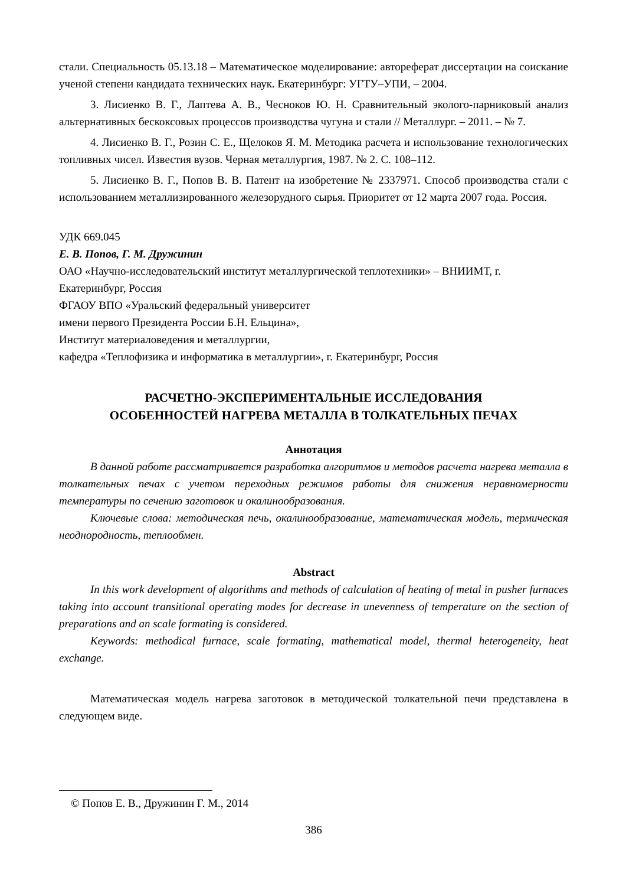стали. Специальность 05.13.18 – Математическое моделирование: автореферат диссертации на соискание ученой степени кандидата технических наук. Екатеринбург: УГТУ–УПИ, – 2004.
3. Лисиенко В. Г., Лаптева А. В., Чесноков Ю. Н. Сравнительный эколого-парниковый анализ альтернативных бескоксовых процессов производства чугуна и стали // Металлург. – 2011. – № 7.
4. Лисиенко В. Г., Розин С. Е., Щелоков Я. М. Методика расчета и использование технологических топливных чисел. Известия вузов. Черная металлургия, 1987. № 2. С. 108–112.
5. Лисиенко В. Г., Попов В. В. Патент на изобретение № 2337971. Способ производства стали с использованием металлизированного железорудного сырья. Приоритет от 12 марта 2007 года. Россия.
УДК 669.045
Е. В. Попов, Г. М. Дружинин
ОАО «Научно-исследовательский институт металлургической теплотехники» – ВНИИМТ, г. Екатеринбург, Россия
ФГАОУ ВПО «Уральский федеральный университет
имени первого Президента России Б.Н. Ельцина»,
Институт материаловедения и металлургии,
кафедра «Теплофизика и информатика в металлургии», г. Екатеринбург, Россия
РАСЧЕТНО-ЭКСПЕРИМЕНТАЛЬНЫЕ ИССЛЕДОВАНИЯ
ОСОБЕННОСТЕЙ НАГРЕВА МЕТАЛЛА В ТОЛКАТЕЛЬНЫХ ПЕЧАХ
Аннотация
В данной работе рассматривается разработка алгоритмов и методов расчета нагрева металла в толкательных печах с учетом переходных режимов работы для снижения неравномерности температуры по сечению заготовок и окалинообразования.
Ключевые слова: методическая печь, окалинообразование, математическая модель, термическая неоднородность, теплообмен.
Abstract
In this work development of algorithms and methods of calculation of heating of metal in pusher furnaces taking into account transitional operating modes for decrease in unevenness of temperature on the section of preparations and an scale formating is considered.
Keywords: methodical furnace, scale formating, mathematical model, thermal heterogeneity, heat exchange.
Математическая модель нагрева заготовок в методической толкательной печи представлена в следующем виде.
© Попов Е. В., Дружинин Г. М., 2014
386